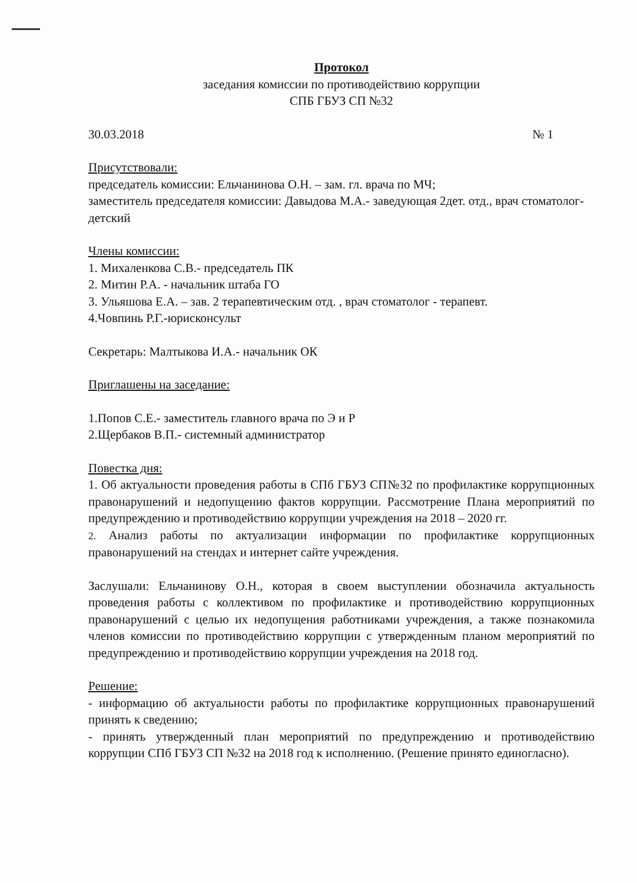Протокол
заседания комиссии по противодействию коррупции
СПБ ГБУЗ СП №32
30.03.2018 № 1
Присутствовали:
председатель комиссии: Ельчанинова О.Н. – зам. гл. врача по МЧ;
заместитель председателя комиссии: Давыдова М.А.- заведующая 2дет. отд., врач стоматолог- детский
Члены комиссии:
1. Михаленкова С.В.- председатель ПК
2. Митин Р.А. - начальник штаба ГО
3. Ульяшова Е.А. – зав. 2 терапевтическим отд. , врач стоматолог - терапевт.
4.Човпинь Р.Г.-юрисконсульт
Секретарь: Малтыкова И.А.- начальник ОК
Приглашены на заседание:
1.Попов С.Е.- заместитель главного врача по Э и Р
2.Щербаков В.П.- системный администратор
Повестка дня:
1. Об актуальности проведения работы в СПб ГБУЗ СП№32 по профилактике коррупционных правонарушений и недопущению фактов коррупции. Рассмотрение Плана мероприятий по предупреждению и противодействию коррупции учреждения на 2018 – 2020 гг.
2. Анализ работы по актуализации информации по профилактике коррупционных правонарушений на стендах и интернет сайте учреждения.
Заслушали: Ельчанинову О.Н., которая в своем выступлении обозначила актуальность проведения работы с коллективом по профилактике и противодействию коррупционных правонарушений с целью их недопущения работниками учреждения, а также познакомила членов комиссии по противодействию коррупции с утвержденным планом мероприятий по предупреждению и противодействию коррупции учреждения на 2018 год.
Решение:
- информацию об актуальности работы по профилактике коррупционных правонарушений принять к сведению;
- принять утвержденный план мероприятий по предупреждению и противодействию коррупции СПб ГБУЗ СП №32 на 2018 год к исполнению. (Решение принято единогласно).